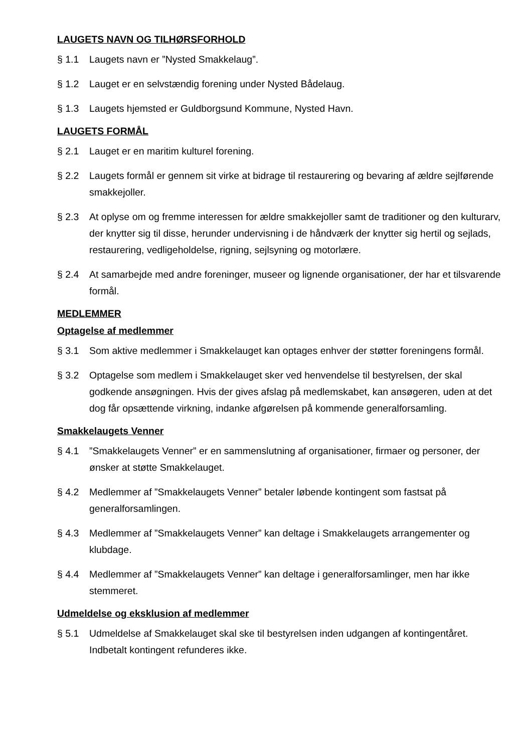LAUGETS NAVN OG TILHØRSFORHOLD
§ 1.1 Laugets navn er ”Nysted Smakkelaug”.
§ 1.2 Lauget er en selvstændig forening under Nysted Bådelaug.
§ 1.3 Laugets hjemsted er Guldborgsund Kommune, Nysted Havn.
LAUGETS FORMÅL
§ 2.1 Lauget er en maritim kulturel forening.
§ 2.2 Laugets formål er gennem sit virke at bidrage til restaurering og bevaring af ældre sejlførende smakkejoller.
§ 2.3 At oplyse om og fremme interessen for ældre smakkejoller samt de traditioner og den kulturarv, der knytter sig til disse, herunder undervisning i de håndværk der knytter sig hertil og sejlads, restaurering, vedligeholdelse, rigning, sejlsyning og motorlære.
§ 2.4 At samarbejde med andre foreninger, museer og lignende organisationer, der har et tilsvarende formål.
MEDLEMMER
Optagelse af medlemmer
§ 3.1 Som aktive medlemmer i Smakkelauget kan optages enhver der støtter foreningens formål.
§ 3.2 Optagelse som medlem i Smakkelauget sker ved henvendelse til bestyrelsen, der skal godkende ansøgningen. Hvis der gives afslag på medlemskabet, kan ansøgeren, uden at det dog får opsættende virkning, indanke afgørelsen på kommende generalforsamling.
Smakkelaugets Venner
§ 4.1”Smakkelaugets Venner” er en sammenslutning af organisationer, firmaer og personer, der ønsker at støtte Smakkelauget.
§ 4.2 Medlemmer af ”Smakkelaugets Venner” betaler løbende kontingent som fastsat på generalforsamlingen.
§ 4.3 Medlemmer af ”Smakkelaugets Venner” kan deltage i Smakkelaugets arrangementer og klubdage.
§ 4.4 Medlemmer af ”Smakkelaugets Venner” kan deltage i generalforsamlinger, men har ikke stemmeret.
Udmeldelse og eksklusion af medlemmer
§ 5.1 Udmeldelse af Smakkelauget skal ske til bestyrelsen inden udgangen af kontingentåret. Indbetalt kontingent refunderes ikke.